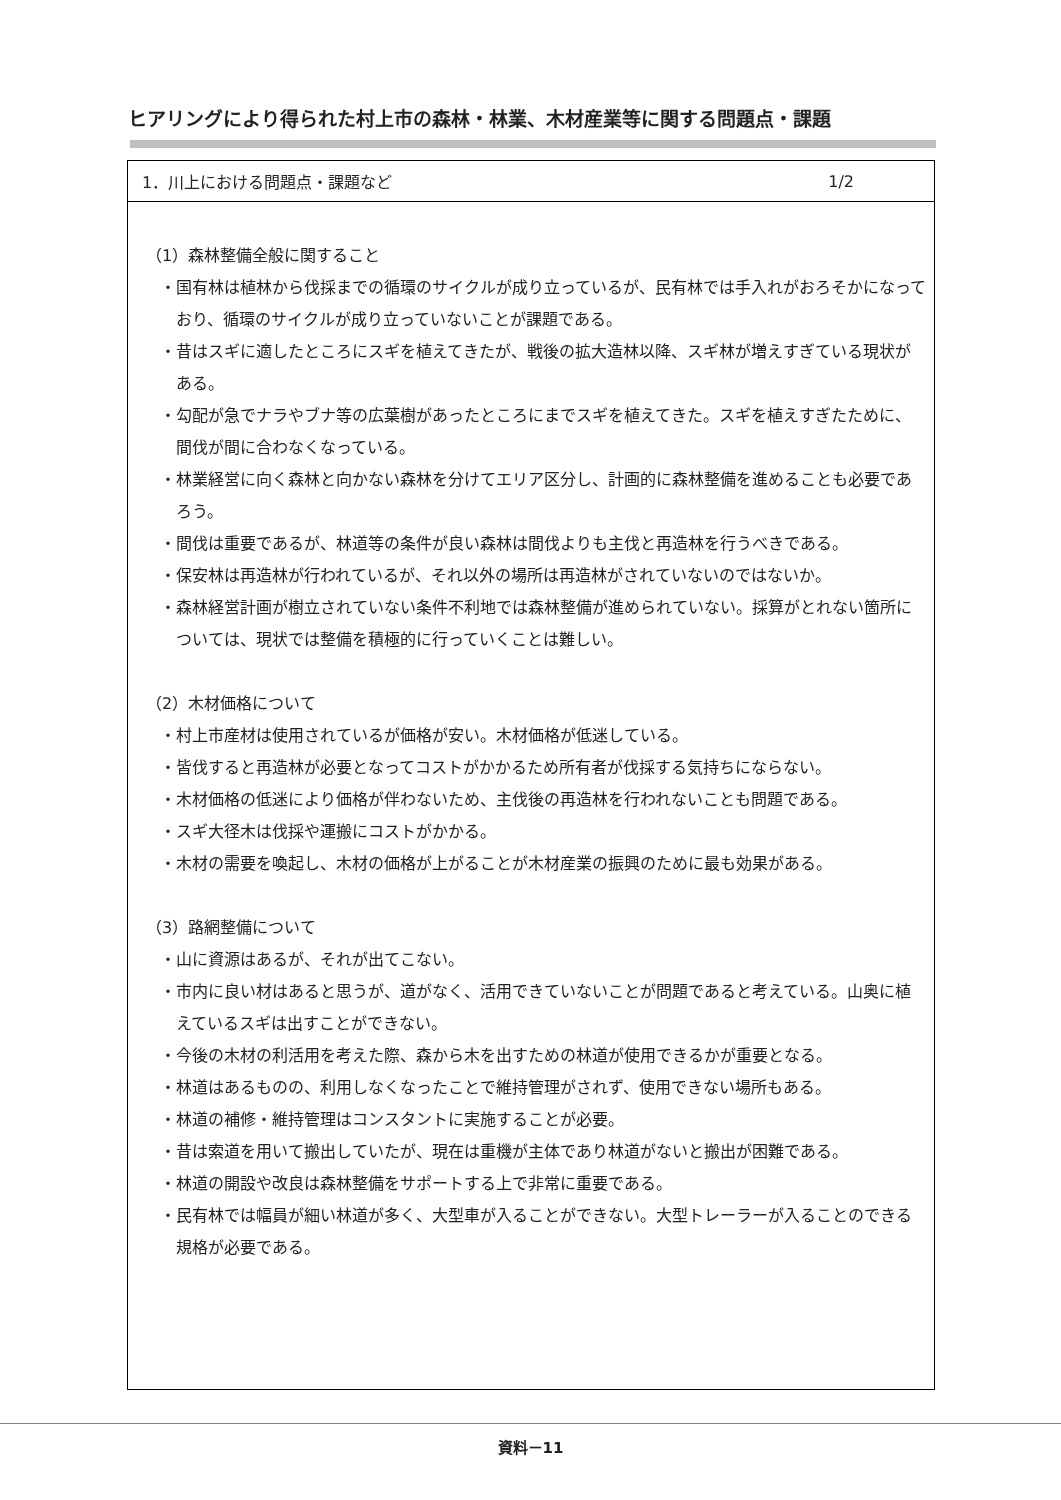ヒアリングにより得られた村上市の森林・林業、木材産業等に関する問題点・課題
1．川上における問題点・課題など 1/2
（1）森林整備全般に関すること
・国有林は植林から伐採までの循環のサイクルが成り立っているが、民有林では手入れがおろそかになっており、循環のサイクルが成り立っていないことが課題である。
・昔はスギに適したところにスギを植えてきたが、戦後の拡大造林以降、スギ林が増えすぎている現状がある。
・勾配が急でナラやブナ等の広葉樹があったところにまでスギを植えてきた。スギを植えすぎたために、間伐が間に合わなくなっている。
・林業経営に向く森林と向かない森林を分けてエリア区分し、計画的に森林整備を進めることも必要であろう。
・間伐は重要であるが、林道等の条件が良い森林は間伐よりも主伐と再造林を行うべきである。
・保安林は再造林が行われているが、それ以外の場所は再造林がされていないのではないか。
・森林経営計画が樹立されていない条件不利地では森林整備が進められていない。採算がとれない箇所については、現状では整備を積極的に行っていくことは難しい。
（2）木材価格について
・村上市産材は使用されているが価格が安い。木材価格が低迷している。
・皆伐すると再造林が必要となってコストがかかるため所有者が伐採する気持ちにならない。
・木材価格の低迷により価格が伴わないため、主伐後の再造林を行われないことも問題である。
・スギ大径木は伐採や運搬にコストがかかる。
・木材の需要を喚起し、木材の価格が上がることが木材産業の振興のために最も効果がある。
（3）路網整備について
・山に資源はあるが、それが出てこない。
・市内に良い材はあると思うが、道がなく、活用できていないことが問題であると考えている。山奥に植えているスギは出すことができない。
・今後の木材の利活用を考えた際、森から木を出すための林道が使用できるかが重要となる。
・林道はあるものの、利用しなくなったことで維持管理がされず、使用できない場所もある。
・林道の補修・維持管理はコンスタントに実施することが必要。
・昔は索道を用いて搬出していたが、現在は重機が主体であり林道がないと搬出が困難である。
・林道の開設や改良は森林整備をサポートする上で非常に重要である。
・民有林では幅員が細い林道が多く、大型車が入ることができない。大型トレーラーが入ることのできる規格が必要である。
資料－11